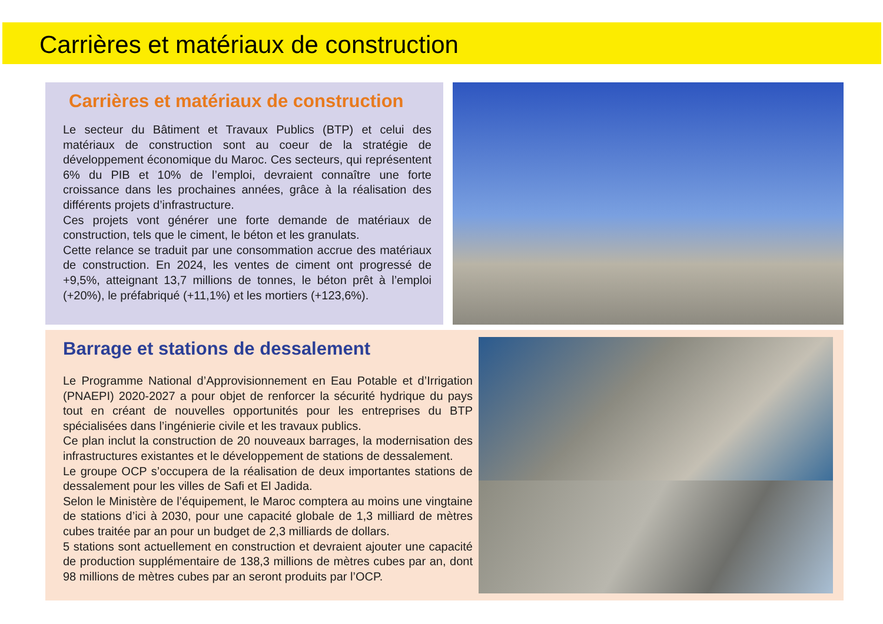Carrières et matériaux de construction
Carrières et matériaux de construction
Le secteur du Bâtiment et Travaux Publics (BTP) et celui des matériaux de construction sont au coeur de la stratégie de développement économique du Maroc. Ces secteurs, qui représentent 6% du PIB et 10% de l’emploi, devraient connaître une forte croissance dans les prochaines années, grâce à la réalisation des différents projets d’infrastructure.
Ces projets vont générer une forte demande de matériaux de construction, tels que le ciment, le béton et les granulats.
Cette relance se traduit par une consommation accrue des matériaux de construction. En 2024, les ventes de ciment ont progressé de +9,5%, atteignant 13,7 millions de tonnes, le béton prêt à l’emploi (+20%), le préfabriqué (+11,1%) et les mortiers (+123,6%).
Barrage et stations de dessalement
Le Programme National d’Approvisionnement en Eau Potable et d’Irrigation (PNAEPI) 2020-2027 a pour objet de renforcer la sécurité hydrique du pays tout en créant de nouvelles opportunités pour les entreprises du BTP spécialisées dans l’ingénierie civile et les travaux publics.
Ce plan inclut la construction de 20 nouveaux barrages, la modernisation des infrastructures existantes et le développement de stations de dessalement.
Le groupe OCP s’occupera de la réalisation de deux importantes stations de dessalement pour les villes de Safi et El Jadida.
Selon le Ministère de l’équipement, le Maroc comptera au moins une vingtaine de stations d’ici à 2030, pour une capacité globale de 1,3 milliard de mètres cubes traitée par an pour un budget de 2,3 milliards de dollars.
5 stations sont actuellement en construction et devraient ajouter une capacité de production supplémentaire de 138,3 millions de mètres cubes par an, dont 98 millions de mètres cubes par an seront produits par l’OCP.